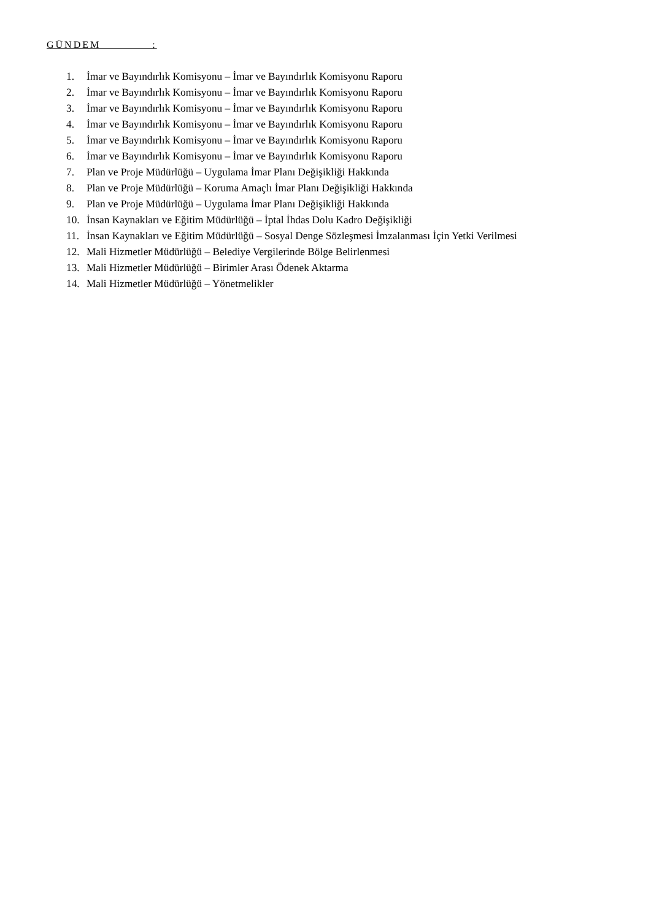GÜNDEM :
1. İmar ve Bayındırlık Komisyonu – İmar ve Bayındırlık Komisyonu Raporu
2. İmar ve Bayındırlık Komisyonu – İmar ve Bayındırlık Komisyonu Raporu
3. İmar ve Bayındırlık Komisyonu – İmar ve Bayındırlık Komisyonu Raporu
4. İmar ve Bayındırlık Komisyonu – İmar ve Bayındırlık Komisyonu Raporu
5. İmar ve Bayındırlık Komisyonu – İmar ve Bayındırlık Komisyonu Raporu
6. İmar ve Bayındırlık Komisyonu – İmar ve Bayındırlık Komisyonu Raporu
7. Plan ve Proje Müdürlüğü – Uygulama İmar Planı Değişikliği Hakkında
8. Plan ve Proje Müdürlüğü – Koruma Amaçlı İmar Planı Değişikliği Hakkında
9. Plan ve Proje Müdürlüğü – Uygulama İmar Planı Değişikliği Hakkında
10. İnsan Kaynakları ve Eğitim Müdürlüğü – İptal İhdas Dolu Kadro Değişikliği
11. İnsan Kaynakları ve Eğitim Müdürlüğü – Sosyal Denge Sözleşmesi İmzalanması İçin Yetki Verilmesi
12. Mali Hizmetler Müdürlüğü – Belediye Vergilerinde Bölge Belirlenmesi
13. Mali Hizmetler Müdürlüğü – Birimler Arası Ödenek Aktarma
14. Mali Hizmetler Müdürlüğü – Yönetmelikler